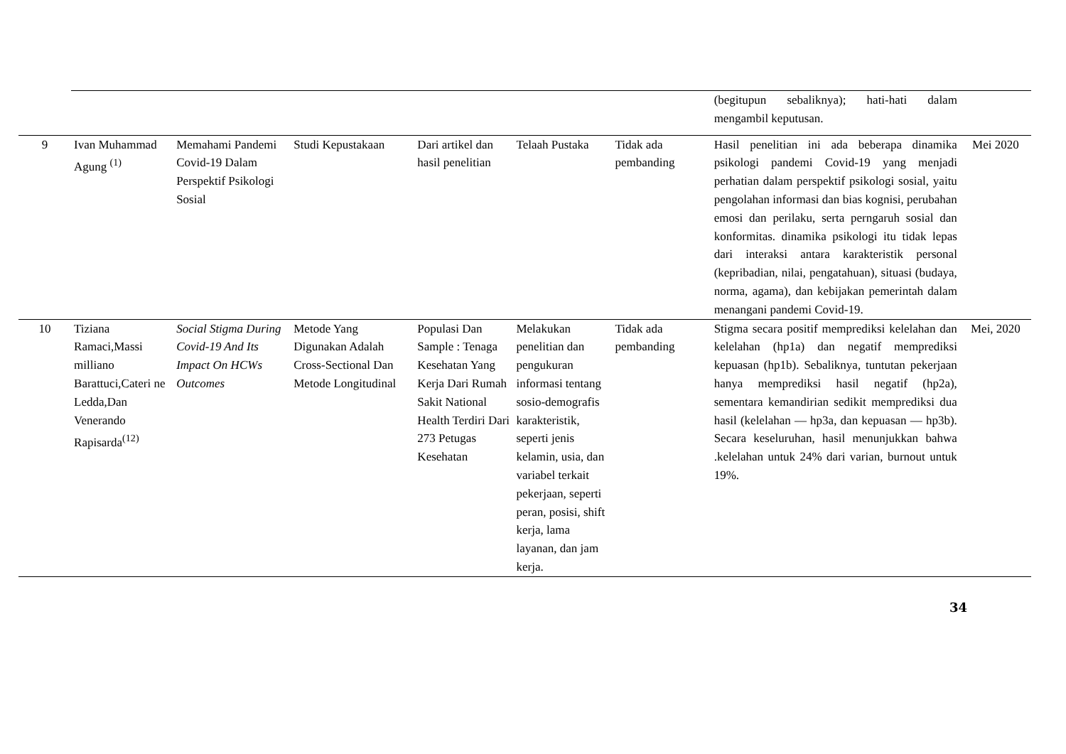| | | | | | | | (begitupun sebaliknya); hati-hati dalam mengambil keputusan. | |
| 9 | Ivan Muhammad Agung <sup>(1)</sup> | Memahami Pandemi Covid-19 Dalam Perspektif Psikologi Sosial | Studi Kepustakaan | Dari artikel dan hasil penelitian | Telaah Pustaka | Tidak ada pembanding | Hasil penelitian ini ada beberapa dinamika psikologi pandemi Covid-19 yang menjadi perhatian dalam perspektif psikologi sosial, yaitu pengolahan informasi dan bias kognisi, perubahan emosi dan perilaku, serta perngaruh sosial dan konformitas. dinamika psikologi itu tidak lepas dari interaksi antara karakteristik personal (kepribadian, nilai, pengatahuan), situasi (budaya, norma, agama), dan kebijakan pemerintah dalam menangani pandemi Covid-19. | Mei 2020 |
| 10 | Tiziana Ramaci,Massi milliano Barattuci,Cateri ne Ledda,Dan Venerando Rapisarda<sup>(12)</sup> | Social Stigma During Covid-19 And Its Impact On HCWs Outcomes | Metode Yang Digunakan Adalah Cross-Sectional Dan Metode Longitudinal | Populasi Dan Sample : Tenaga Kesehatan Yang Kerja Dari Rumah Sakit National Health Terdiri Dari 273 Petugas Kesehatan | Melakukan penelitian dan pengukuran informasi tentang sosio-demografis karakteristik, seperti jenis kelamin, usia, dan variabel terkait pekerjaan, seperti peran, posisi, shift kerja, lama layanan, dan jam kerja. | Tidak ada pembanding | Stigma secara positif memprediksi kelelahan dan kelelahan (hp1a) dan negatif memprediksi kepuasan (hp1b). Sebaliknya, tuntutan pekerjaan hanya memprediksi hasil negatif (hp2a), sementara kemandirian sedikit memprediksi dua hasil (kelelahan — hp3a, dan kepuasan — hp3b). Secara keseluruhan, hasil menunjukkan bahwa .kelelahan untuk 24% dari varian, burnout untuk 19%. | Mei, 2020 |
34